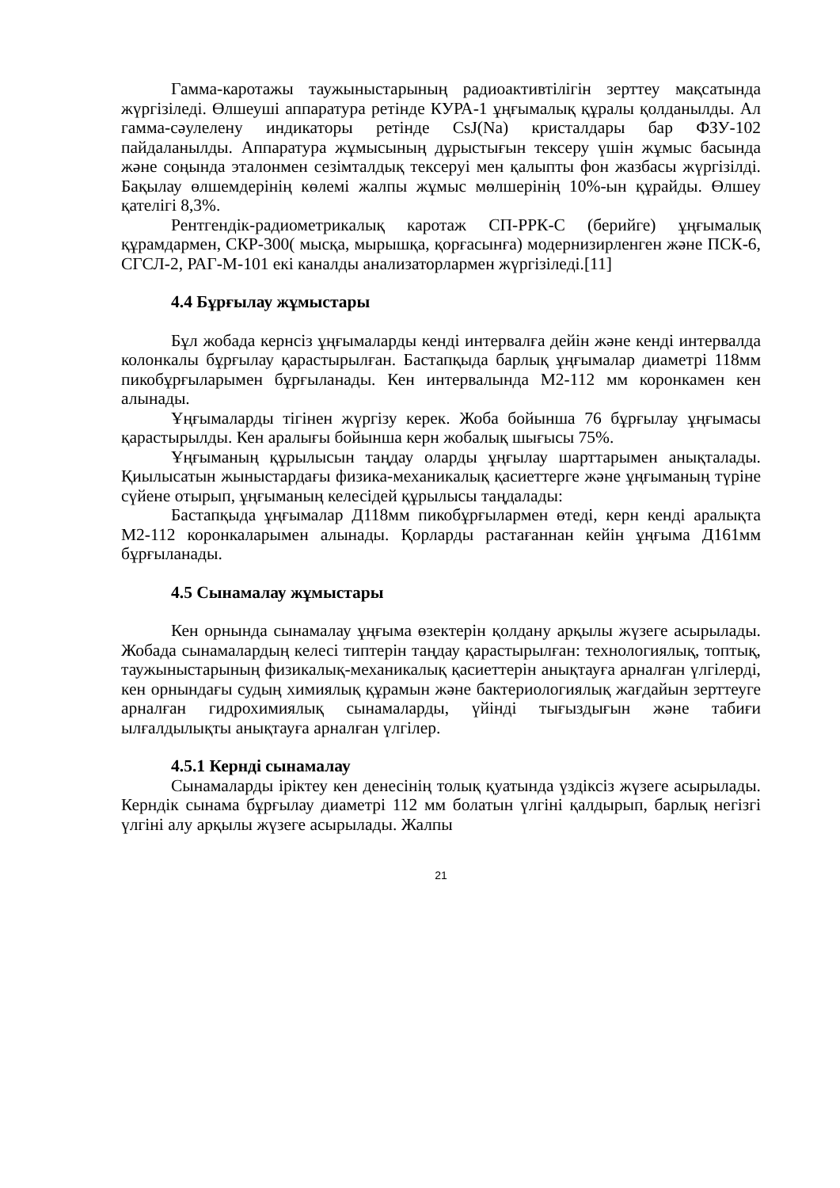Гамма-каротажы таужыныстарының радиоактивтілігін зерттеу мақсатында жүргізіледі. Өлшеуші аппаратура ретінде КУРА-1 ұңғымалық құралы қолданылды. Ал гамма-сәулелену индикаторы ретінде CsJ(Na) кристалдары бар ФЗУ-102 пайдаланылды. Аппаратура жұмысының дұрыстығын тексеру үшін жұмыс басында және соңында эталонмен сезімталдық тексеруі мен қалыпты фон жазбасы жүргізілді. Бақылау өлшемдерінің көлемі жалпы жұмыс мөлшерінің 10%-ын құрайды. Өлшеу қателігі 8,3%.
Рентгендік-радиометрикалық каротаж СП-РРК-С (берийге) ұңғымалық құрамдармен, СКР-300( мысқа, мырышқа, қорғасынға) модернизирленген және ПСК-6, СГСЛ-2, РАГ-М-101 екі каналды анализаторлармен жүргізіледі.[11]
4.4 Бұрғылау жұмыстары
Бұл жобада кернсіз ұңғымаларды кенді интервалға дейін және кенді интервалда колонкалы бұрғылау қарастырылған. Бастапқыда барлық ұңғымалар диаметрі 118мм пикобұрғыларымен бұрғыланады. Кен интервалында М2-112 мм коронкамен кен алынады.
Ұңғымаларды тігінен жүргізу керек. Жоба бойынша 76 бұрғылау ұңғымасы қарастырылды. Кен аралығы бойынша керн жобалық шығысы 75%.
Ұңғыманың құрылысын таңдау оларды ұңғылау шарттарымен анықталады. Қиылысатын жыныстардағы физика-механикалық қасиеттерге және ұңғыманың түріне сүйене отырып, ұңғыманың келесідей құрылысы таңдалады:
Бастапқыда ұңғымалар Д118мм пикобұрғылармен өтеді, керн кенді аралықта М2-112 коронкаларымен алынады. Қорларды растағаннан кейін ұңғыма Д161мм бұрғыланады.
4.5 Сынамалау жұмыстары
Кен орнында сынамалау ұңғыма өзектерін қолдану арқылы жүзеге асырылады. Жобада сынамалардың келесі типтерін таңдау қарастырылған: технологиялық, топтық, таужыныстарының физикалық-механикалық қасиеттерін анықтауға арналған үлгілерді, кен орнындағы судың химиялық құрамын және бактериологиялық жағдайын зерттеуге арналған гидрохимиялық сынамаларды, үйінді тығыздығын және табиғи ылғалдылықты анықтауға арналған үлгілер.
4.5.1 Керндi сынамалау
Сынамаларды іріктеу кен денесінің толық қуатында үздіксіз жүзеге асырылады. Керндік сынама бұрғылау диаметрі 112 мм болатын үлгіні қалдырып, барлық негізгі үлгіні алу арқылы жүзеге асырылады. Жалпы
21